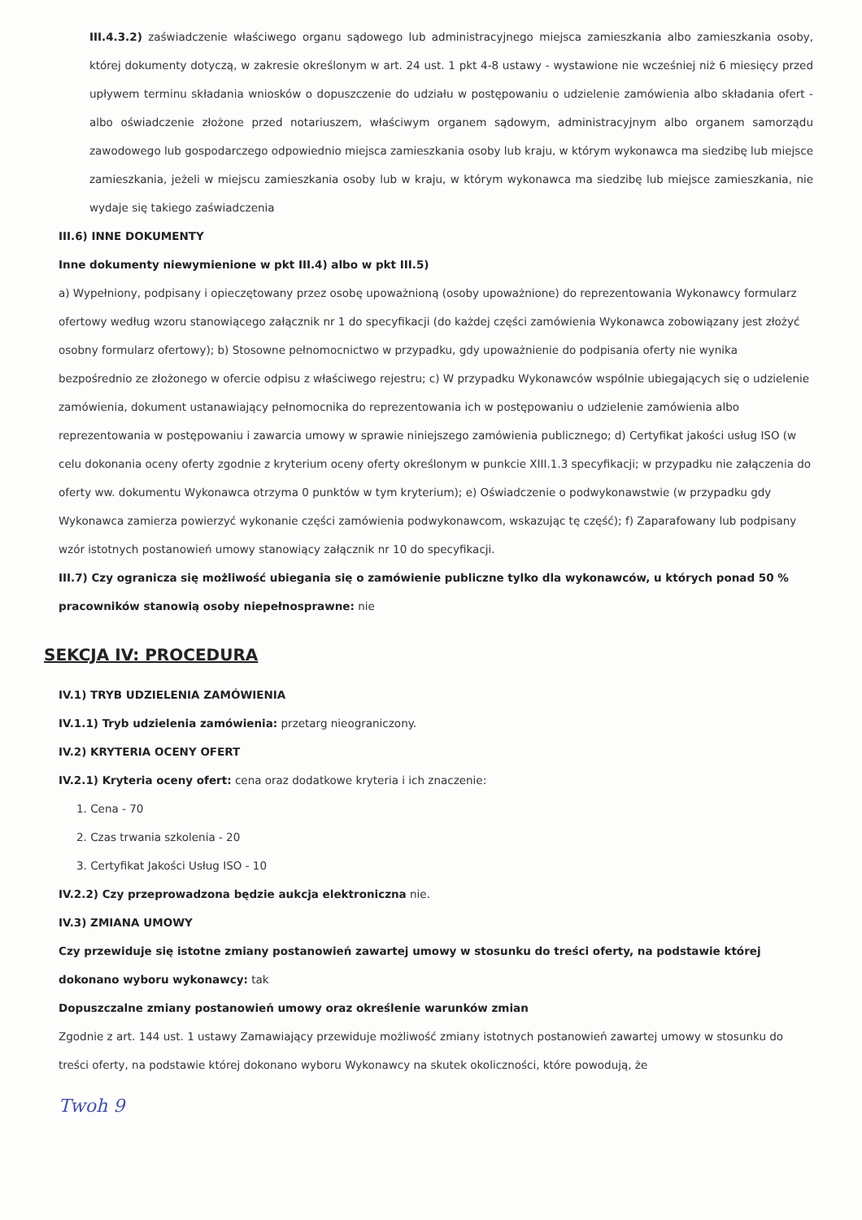III.4.3.2) zaświadczenie właściwego organu sądowego lub administracyjnego miejsca zamieszkania albo zamieszkania osoby, której dokumenty dotyczą, w zakresie określonym w art. 24 ust. 1 pkt 4-8 ustawy - wystawione nie wcześniej niż 6 miesięcy przed upływem terminu składania wniosków o dopuszczenie do udziału w postępowaniu o udzielenie zamówienia albo składania ofert - albo oświadczenie złożone przed notariuszem, właściwym organem sądowym, administracyjnym albo organem samorządu zawodowego lub gospodarczego odpowiednio miejsca zamieszkania osoby lub kraju, w którym wykonawca ma siedzibę lub miejsce zamieszkania, jeżeli w miejscu zamieszkania osoby lub w kraju, w którym wykonawca ma siedzibę lub miejsce zamieszkania, nie wydaje się takiego zaświadczenia
III.6) INNE DOKUMENTY
Inne dokumenty niewymienione w pkt III.4) albo w pkt III.5)
a) Wypełniony, podpisany i opieczętowany przez osobę upoważnioną (osoby upoważnione) do reprezentowania Wykonawcy formularz ofertowy według wzoru stanowiącego załącznik nr 1 do specyfikacji (do każdej części zamówienia Wykonawca zobowiązany jest złożyć osobny formularz ofertowy); b) Stosowne pełnomocnictwo w przypadku, gdy upoważnienie do podpisania oferty nie wynika bezpośrednio ze złożonego w ofercie odpisu z właściwego rejestru; c) W przypadku Wykonawców wspólnie ubiegających się o udzielenie zamówienia, dokument ustanawiający pełnomocnika do reprezentowania ich w postępowaniu o udzielenie zamówienia albo reprezentowania w postępowaniu i zawarcia umowy w sprawie niniejszego zamówienia publicznego; d) Certyfikat jakości usług ISO (w celu dokonania oceny oferty zgodnie z kryterium oceny oferty określonym w punkcie XIII.1.3 specyfikacji; w przypadku nie załączenia do oferty ww. dokumentu Wykonawca otrzyma 0 punktów w tym kryterium); e) Oświadczenie o podwykonawstwie (w przypadku gdy Wykonawca zamierza powierzyć wykonanie części zamówienia podwykonawcom, wskazując tę część); f) Zaparafowany lub podpisany wzór istotnych postanowień umowy stanowiący załącznik nr 10 do specyfikacji.
III.7) Czy ogranicza się możliwość ubiegania się o zamówienie publiczne tylko dla wykonawców, u których ponad 50 % pracowników stanowią osoby niepełnosprawne: nie
SEKCJA IV: PROCEDURA
IV.1) TRYB UDZIELENIA ZAMÓWIENIA
IV.1.1) Tryb udzielenia zamówienia: przetarg nieograniczony.
IV.2) KRYTERIA OCENY OFERT
IV.2.1) Kryteria oceny ofert: cena oraz dodatkowe kryteria i ich znaczenie:
1. Cena - 70
2. Czas trwania szkolenia - 20
3. Certyfikat Jakości Usług ISO - 10
IV.2.2) Czy przeprowadzona będzie aukcja elektroniczna nie.
IV.3) ZMIANA UMOWY
Czy przewiduje się istotne zmiany postanowień zawartej umowy w stosunku do treści oferty, na podstawie której dokonano wyboru wykonawcy: tak
Dopuszczalne zmiany postanowień umowy oraz określenie warunków zmian
Zgodnie z art. 144 ust. 1 ustawy Zamawiający przewiduje możliwość zmiany istotnych postanowień zawartej umowy w stosunku do treści oferty, na podstawie której dokonano wyboru Wykonawcy na skutek okoliczności, które powodują, że
Twoh 9